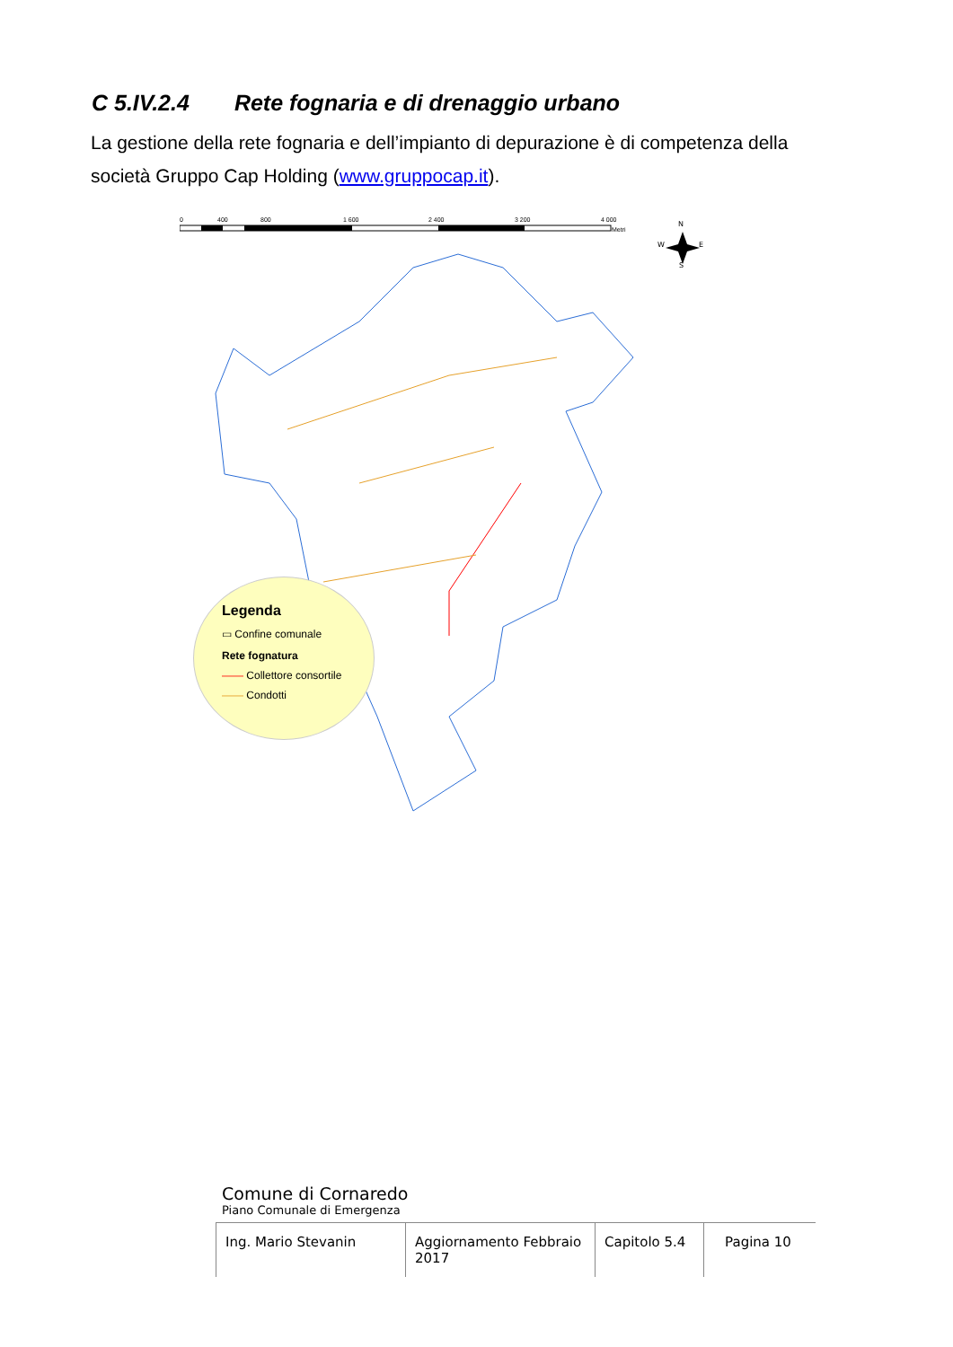C 5.IV.2.4 Rete fognaria e di drenaggio urbano
La gestione della rete fognaria e dell’impianto di depurazione è di competenza della società Gruppo Cap Holding (www.gruppocap.it).
0
400
800
1 600
2 400
3 200
4 000
Metri
N
W
E
S
Legenda
▭ Confine comunale
Rete fognatura
—— Collettore consortile
—— Condotti
Comune di Cornaredo
Piano Comunale di Emergenza
Ing. Mario Stevanin Aggiornamento Febbraio 2017
Capitolo 5.4
Pagina 10